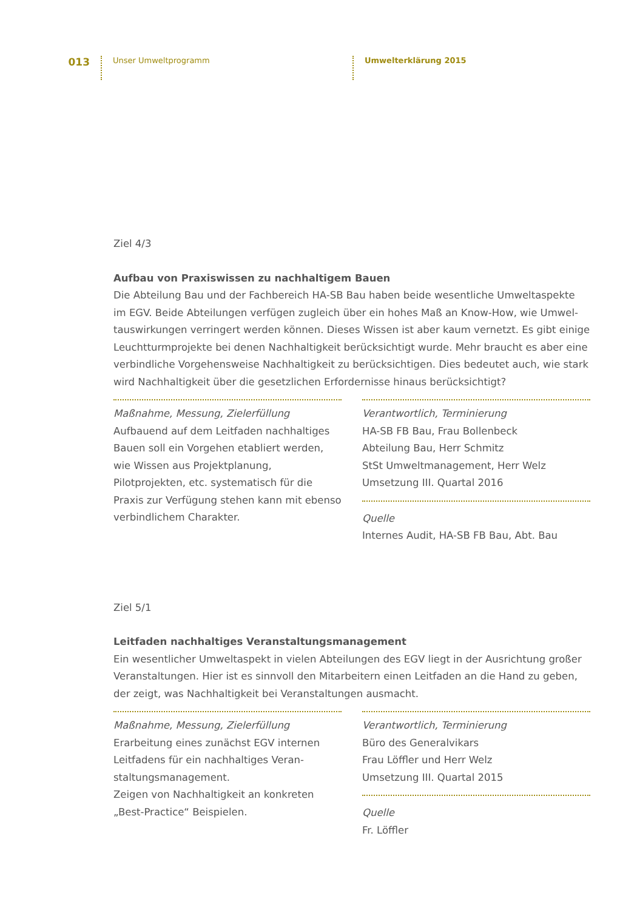013
Unser Umweltprogramm
Umwelterklärung 2015
Ziel 4/3
Aufbau von Praxiswissen zu nachhaltigem Bauen
Die Abteilung Bau und der Fachbereich HA-SB Bau haben beide wesentliche Umweltaspekte im EGV. Beide Abteilungen verfügen zugleich über ein hohes Maß an Know-How, wie Umwel­tauswirkungen verringert werden können. Dieses Wissen ist aber kaum vernetzt. Es gibt einige Leuchtturmprojekte bei denen Nachhaltigkeit berücksichtigt wurde. Mehr braucht es aber eine verbindliche Vorgehensweise Nachhaltigkeit zu berücksichtigen. Dies bedeutet auch, wie stark wird Nachhaltigkeit über die gesetzlichen Erfordernisse hinaus berücksichtigt?
Maßnahme, Messung, Zielerfüllung
Aufbauend auf dem Leitfaden nachhaltiges Bauen soll ein Vorgehen etabliert werden, wie Wissen aus Projektplanung, Pilotprojekten, etc. systematisch für die Praxis zur Verfü­gung stehen kann mit ebenso verbindlichem Charakter.
Verantwortlich, Terminierung
HA-SB FB Bau, Frau Bollenbeck
Abteilung Bau, Herr Schmitz
StSt Umweltmanagement, Herr Welz
Umsetzung III. Quartal 2016
Quelle
Internes Audit, HA-SB FB Bau, Abt. Bau
Ziel 5/1
Leitfaden nachhaltiges Veranstaltungsmanagement
Ein wesentlicher Umweltaspekt in vielen Abteilungen des EGV liegt in der Ausrichtung großer Veranstaltungen. Hier ist es sinnvoll den Mitarbeitern einen Leitfaden an die Hand zu geben, der zeigt, was Nachhaltigkeit bei Veranstaltungen ausmacht.
Maßnahme, Messung, Zielerfüllung
Erarbeitung eines zunächst EGV internen Leitfadens für ein nachhaltiges Veran­staltungsmanagement.
Zeigen von Nachhaltigkeit an konkreten „Best-Practice“ Beispielen.
Verantwortlich, Terminierung
Büro des Generalvikars
Frau Löffler und Herr Welz
Umsetzung III. Quartal 2015
Quelle
Fr. Löffler